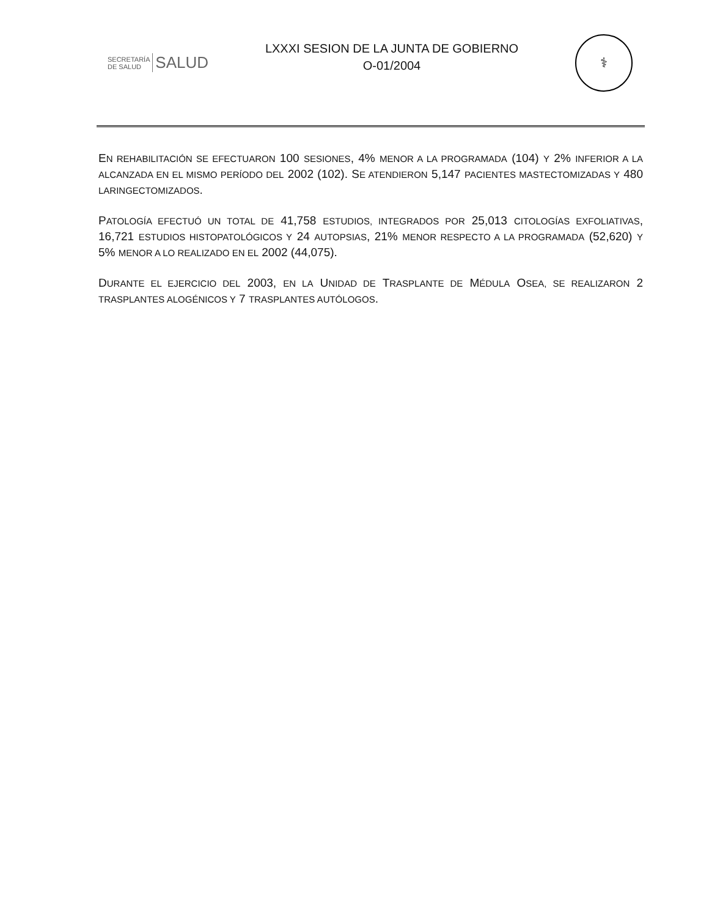SECRETARÍA DE SALUD SALUD
LXXXI SESION DE LA JUNTA DE GOBIERNO
O-01/2004
⚕
EN REHABILITACIÓN SE EFECTUARON 100 SESIONES, 4% MENOR A LA PROGRAMADA (104) Y 2% INFERIOR A LA ALCANZADA EN EL MISMO PERÍODO DEL 2002 (102). SE ATENDIERON 5,147 PACIENTES MASTECTOMIZADAS Y 480 LARINGECTOMIZADOS.
PATOLOGÍA EFECTUÓ UN TOTAL DE 41,758 ESTUDIOS, INTEGRADOS POR 25,013 CITOLOGÍAS EXFOLIATIVAS, 16,721 ESTUDIOS HISTOPATOLÓGICOS Y 24 AUTOPSIAS, 21% MENOR RESPECTO A LA PROGRAMADA (52,620) Y 5% MENOR A LO REALIZADO EN EL 2002 (44,075).
DURANTE EL EJERCICIO DEL 2003, EN LA UNIDAD DE TRASPLANTE DE MÉDULA OSEA, SE REALIZARON 2 TRASPLANTES ALOGÉNICOS Y 7 TRASPLANTES AUTÓLOGOS.